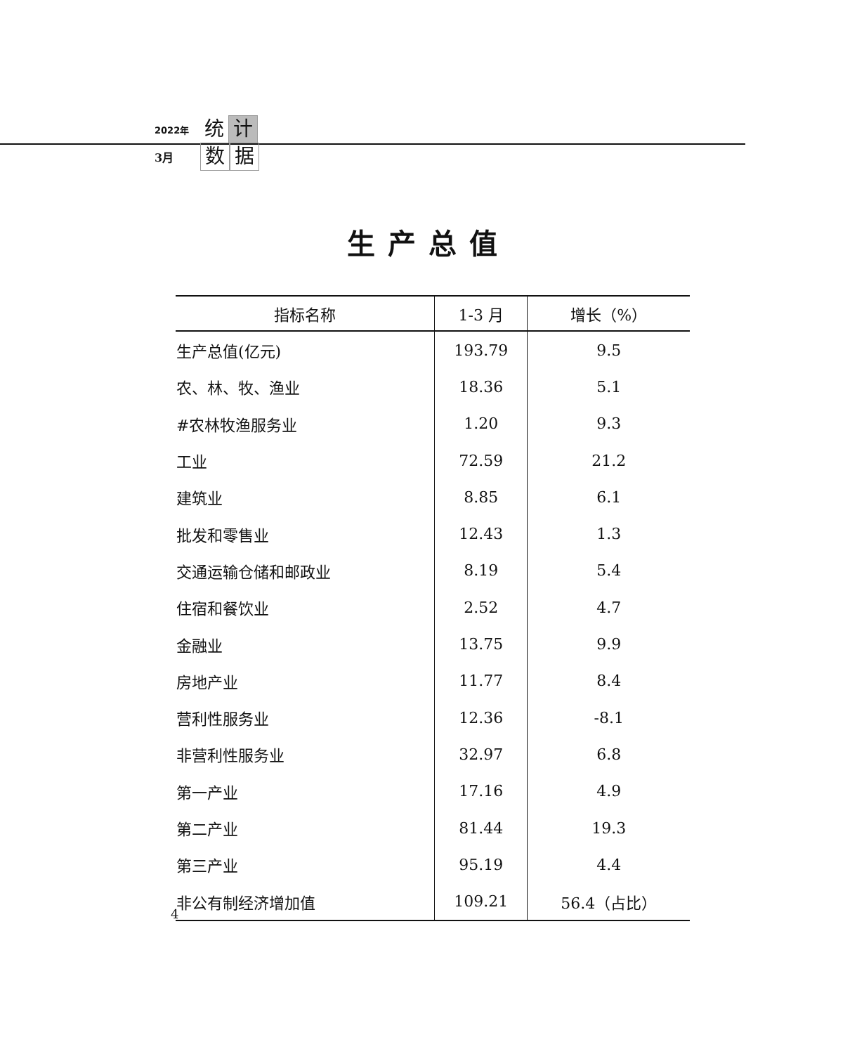2022年 统 计
3月 数 据
生产总值
| 指标名称 | 1-3 月 | 增长（%） |
| --- | --- | --- |
| 生产总值(亿元) | 193.79 | 9.5 |
| 农、林、牧、渔业 | 18.36 | 5.1 |
| #农林牧渔服务业 | 1.20 | 9.3 |
| 工业 | 72.59 | 21.2 |
| 建筑业 | 8.85 | 6.1 |
| 批发和零售业 | 12.43 | 1.3 |
| 交通运输仓储和邮政业 | 8.19 | 5.4 |
| 住宿和餐饮业 | 2.52 | 4.7 |
| 金融业 | 13.75 | 9.9 |
| 房地产业 | 11.77 | 8.4 |
| 营利性服务业 | 12.36 | -8.1 |
| 非营利性服务业 | 32.97 | 6.8 |
| 第一产业 | 17.16 | 4.9 |
| 第二产业 | 81.44 | 19.3 |
| 第三产业 | 95.19 | 4.4 |
| 非公有制经济增加值 | 109.21 | 56.4（占比） |
4